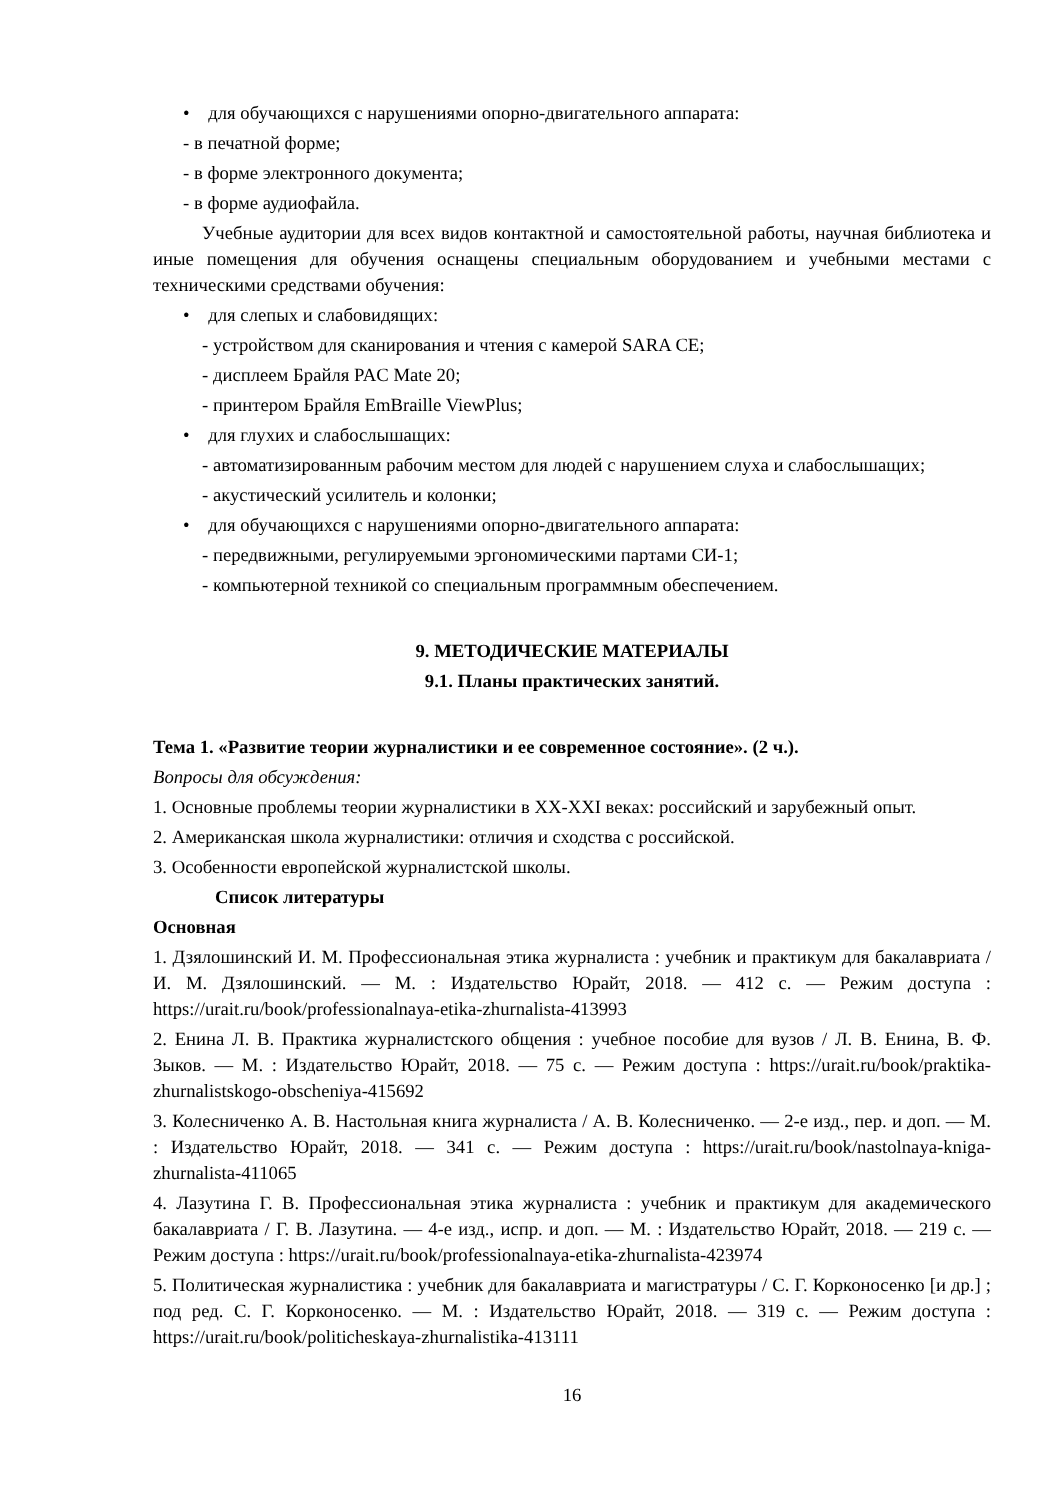• для обучающихся с нарушениями опорно-двигательного аппарата:
- в печатной форме;
- в форме электронного документа;
- в форме аудиофайла.
Учебные аудитории для всех видов контактной и самостоятельной работы, научная библиотека и иные помещения для обучения оснащены специальным оборудованием и учебными местами с техническими средствами обучения:
• для слепых и слабовидящих:
- устройством для сканирования и чтения с камерой SARA CE;
- дисплеем Брайля PAC Mate 20;
- принтером Брайля EmBraille ViewPlus;
• для глухих и слабослышащих:
- автоматизированным рабочим местом для людей с нарушением слуха и слабослышащих;
- акустический усилитель и колонки;
• для обучающихся с нарушениями опорно-двигательного аппарата:
- передвижными, регулируемыми эргономическими партами СИ-1;
- компьютерной техникой со специальным программным обеспечением.
9. МЕТОДИЧЕСКИЕ МАТЕРИАЛЫ
9.1. Планы практических занятий.
Тема 1. «Развитие теории журналистики и ее современное состояние». (2 ч.).
Вопросы для обсуждения:
1. Основные проблемы теории журналистики в XX-XXI веках: российский и зарубежный опыт.
2. Американская школа журналистики: отличия и сходства с российской.
3. Особенности европейской журналистской школы.
Список литературы
Основная
1. Дзялошинский И. М. Профессиональная этика журналиста : учебник и практикум для бакалавриата / И. М. Дзялошинский. — М. : Издательство Юрайт, 2018. — 412 с. — Режим доступа : https://urait.ru/book/professionalnaya-etika-zhurnalista-413993
2. Енина Л. В. Практика журналистского общения : учебное пособие для вузов / Л. В. Енина, В. Ф. Зыков. — М. : Издательство Юрайт, 2018. — 75 с. — Режим доступа : https://urait.ru/book/praktika-zhurnalistskogo-obscheniya-415692
3. Колесниченко А. В. Настольная книга журналиста / А. В. Колесниченко. — 2-е изд., пер. и доп. — М. : Издательство Юрайт, 2018. — 341 с. — Режим доступа : https://urait.ru/book/nastolnaya-kniga-zhurnalista-411065
4. Лазутина Г. В. Профессиональная этика журналиста : учебник и практикум для академического бакалавриата / Г. В. Лазутина. — 4-е изд., испр. и доп. — М. : Издательство Юрайт, 2018. — 219 с. — Режим доступа : https://urait.ru/book/professionalnaya-etika-zhurnalista-423974
5. Политическая журналистика : учебник для бакалавриата и магистратуры / С. Г. Корконосенко [и др.] ; под ред. С. Г. Корконосенко. — М. : Издательство Юрайт, 2018. — 319 с. — Режим доступа : https://urait.ru/book/politicheskaya-zhurnalistika-413111
16